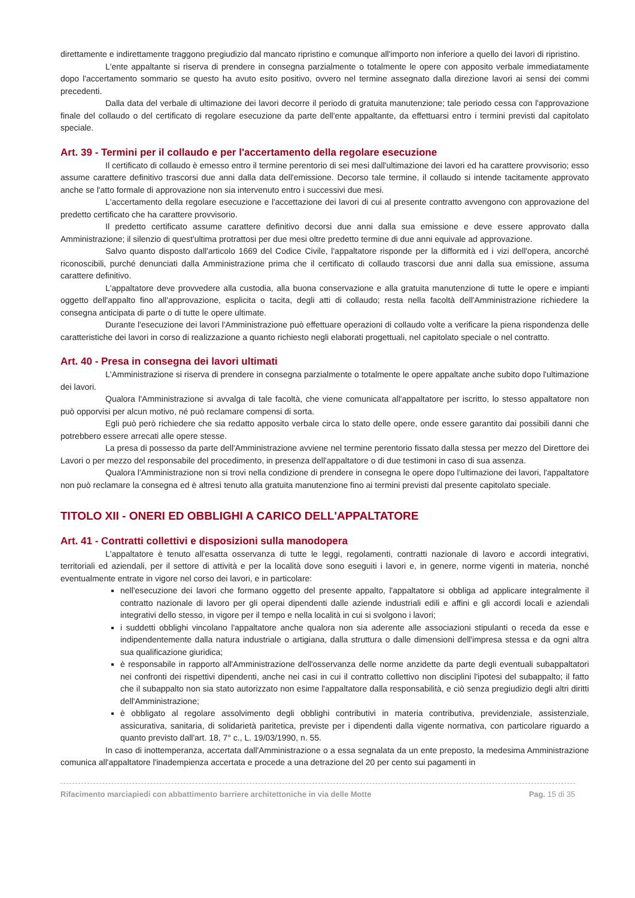direttamente e indirettamente traggono pregiudizio dal mancato ripristino e comunque all'importo non inferiore a quello dei lavori di ripristino.
L'ente appaltante si riserva di prendere in consegna parzialmente o totalmente le opere con apposito verbale immediatamente dopo l'accertamento sommario se questo ha avuto esito positivo, ovvero nel termine assegnato dalla direzione lavori ai sensi dei commi precedenti.
Dalla data del verbale di ultimazione dei lavori decorre il periodo di gratuita manutenzione; tale periodo cessa con l'approvazione finale del collaudo o del certificato di regolare esecuzione da parte dell'ente appaltante, da effettuarsi entro i termini previsti dal capitolato speciale.
Art. 39 - Termini per il collaudo e per l'accertamento della regolare esecuzione
Il certificato di collaudo è emesso entro il termine perentorio di sei mesi dall'ultimazione dei lavori ed ha carattere provvisorio; esso assume carattere definitivo trascorsi due anni dalla data dell'emissione. Decorso tale termine, il collaudo si intende tacitamente approvato anche se l'atto formale di approvazione non sia intervenuto entro i successivi due mesi.
L'accertamento della regolare esecuzione e l'accettazione dei lavori di cui al presente contratto avvengono con approvazione del predetto certificato che ha carattere provvisorio.
Il predetto certificato assume carattere definitivo decorsi due anni dalla sua emissione e deve essere approvato dalla Amministrazione; il silenzio di quest'ultima protrattosi per due mesi oltre predetto termine di due anni equivale ad approvazione.
Salvo quanto disposto dall'articolo 1669 del Codice Civile, l'appaltatore risponde per la difformità ed i vizi dell'opera, ancorché riconoscibili, purché denunciati dalla Amministrazione prima che il certificato di collaudo trascorsi due anni dalla sua emissione, assuma carattere definitivo.
L'appaltatore deve provvedere alla custodia, alla buona conservazione e alla gratuita manutenzione di tutte le opere e impianti oggetto dell'appalto fino all'approvazione, esplicita o tacita, degli atti di collaudo; resta nella facoltà dell'Amministrazione richiedere la consegna anticipata di parte o di tutte le opere ultimate.
Durante l'esecuzione dei lavori l'Amministrazione può effettuare operazioni di collaudo volte a verificare la piena rispondenza delle caratteristiche dei lavori in corso di realizzazione a quanto richiesto negli elaborati progettuali, nel capitolato speciale o nel contratto.
Art. 40 - Presa in consegna dei lavori ultimati
L'Amministrazione si riserva di prendere in consegna parzialmente o totalmente le opere appaltate anche subito dopo l'ultimazione dei lavori.
Qualora l'Amministrazione si avvalga di tale facoltà, che viene comunicata all'appaltatore per iscritto, lo stesso appaltatore non può opporvisi per alcun motivo, né può reclamare compensi di sorta.
Egli può però richiedere che sia redatto apposito verbale circa lo stato delle opere, onde essere garantito dai possibili danni che potrebbero essere arrecati alle opere stesse.
La presa di possesso da parte dell'Amministrazione avviene nel termine perentorio fissato dalla stessa per mezzo del Direttore dei Lavori o per mezzo del responsabile del procedimento, in presenza dell'appaltatore o di due testimoni in caso di sua assenza.
Qualora l'Amministrazione non si trovi nella condizione di prendere in consegna le opere dopo l'ultimazione dei lavori, l'appaltatore non può reclamare la consegna ed è altresì tenuto alla gratuita manutenzione fino ai termini previsti dal presente capitolato speciale.
TITOLO XII - ONERI ED OBBLIGHI A CARICO DELL'APPALTATORE
Art. 41 - Contratti collettivi e disposizioni sulla manodopera
L'appaltatore è tenuto all'esatta osservanza di tutte le leggi, regolamenti, contratti nazionale di lavoro e accordi integrativi, territoriali ed aziendali, per il settore di attività e per la località dove sono eseguiti i lavori e, in genere, norme vigenti in materia, nonché eventualmente entrate in vigore nel corso dei lavori, e in particolare:
nell'esecuzione dei lavori che formano oggetto del presente appalto, l'appaltatore si obbliga ad applicare integralmente il contratto nazionale di lavoro per gli operai dipendenti dalle aziende industriali edili e affini e gli accordi locali e aziendali integrativi dello stesso, in vigore per il tempo e nella località in cui si svolgono i lavori;
i suddetti obblighi vincolano l'appaltatore anche qualora non sia aderente alle associazioni stipulanti o receda da esse e indipendentemente dalla natura industriale o artigiana, dalla struttura o dalle dimensioni dell'impresa stessa e da ogni altra sua qualificazione giuridica;
è responsabile in rapporto all'Amministrazione dell'osservanza delle norme anzidette da parte degli eventuali subappaltatori nei confronti dei rispettivi dipendenti, anche nei casi in cui il contratto collettivo non disciplini l'ipotesi del subappalto; il fatto che il subappalto non sia stato autorizzato non esime l'appaltatore dalla responsabilità, e ciò senza pregiudizio degli altri diritti dell'Amministrazione;
è obbligato al regolare assolvimento degli obblighi contributivi in materia contributiva, previdenziale, assistenziale, assicurativa, sanitaria, di solidarietà paritetica, previste per i dipendenti dalla vigente normativa, con particolare riguardo a quanto previsto dall'art. 18, 7° c., L. 19/03/1990, n. 55.
In caso di inottemperanza, accertata dall'Amministrazione o a essa segnalata da un ente preposto, la medesima Amministrazione comunica all'appaltatore l'inadempienza accertata e procede a una detrazione del 20 per cento sui pagamenti in
Rifacimento marciapiedi con abbattimento barriere architettoniche in via delle Motte Pag. 15 di 35